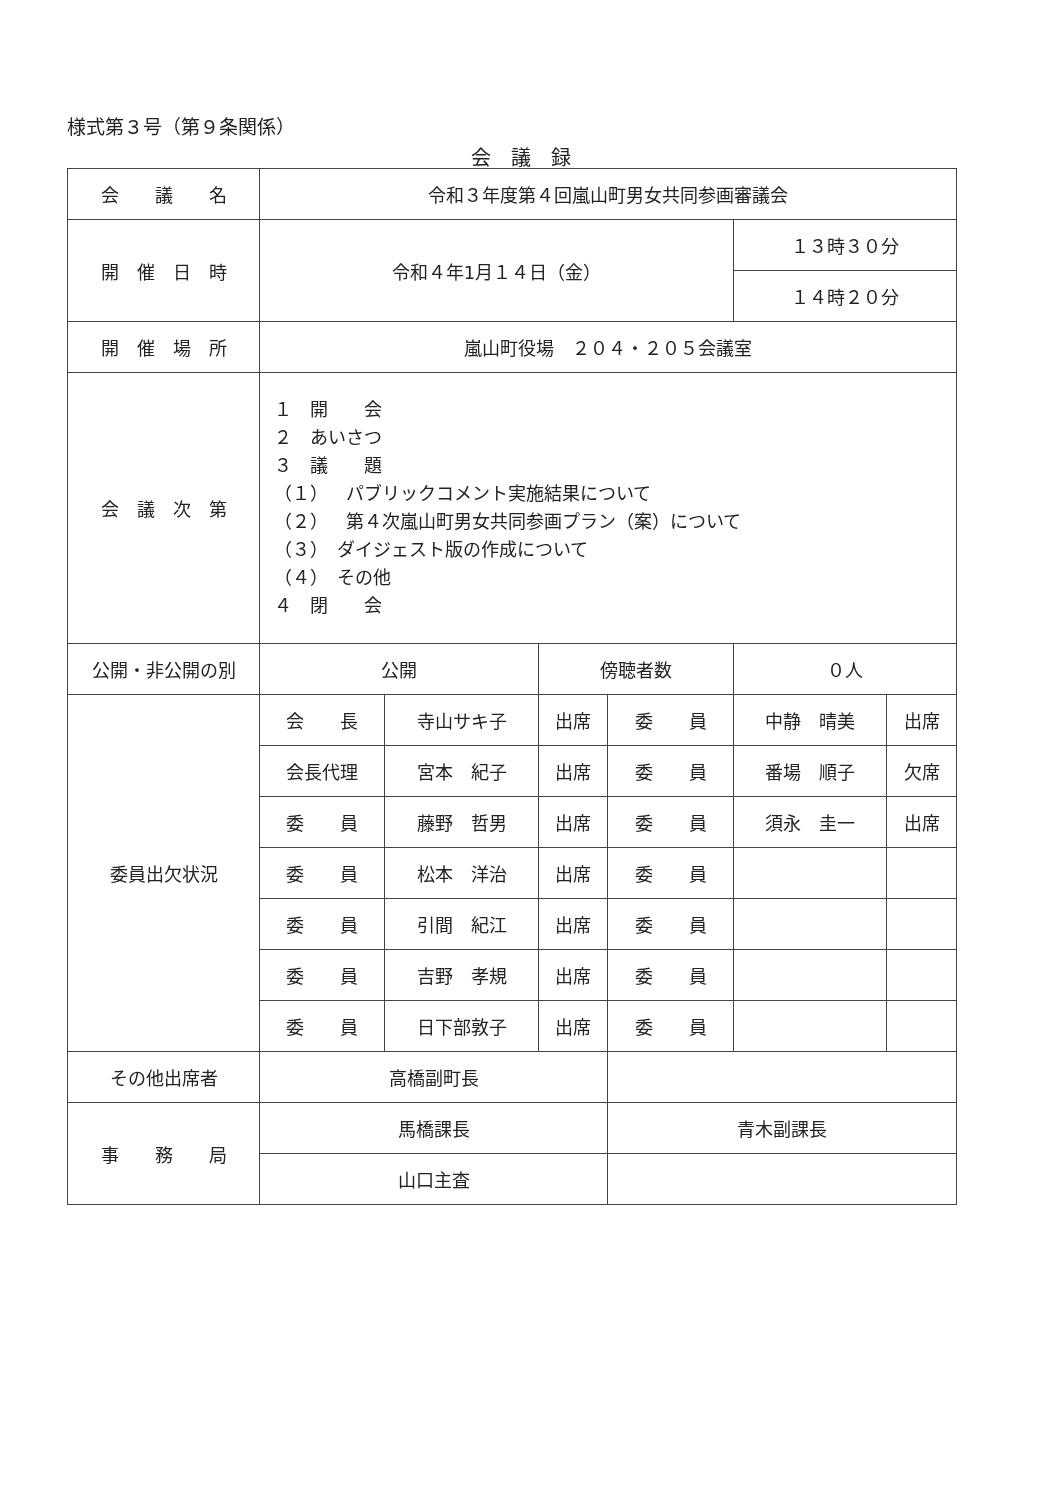様式第３号（第９条関係）
会議録
| 会 議 名 | 令和３年度第４回嵐山町男女共同参画審議会 | | | | | |
| 開 催 日 時 | 令和４年1月１４日（金） | | | | １３時３０分 | |
| | | | | | １４時２０分 | |
| 開 催 場 所 | 嵐山町役場 ２０４・２０５会議室 | | | | | |
| 会 議 次 第 | １ 開 会 ２ あいさつ ３ 議 題 （１） パブリックコメント実施結果について （２） 第４次嵐山町男女共同参画プラン（案）について （３） ダイジェスト版の作成について （４） その他 ４ 閉 会 | | | | | |
| 公開・非公開の別 | 公開 | | 傍聴者数 | | ０人 | |
| 委員出欠状況 | 会 長 | 寺山サキ子 | 出席 | 委 員 | 中静 晴美 | 出席 |
| | 会長代理 | 宮本 紀子 | 出席 | 委 員 | 番場 順子 | 欠席 |
| | 委 員 | 藤野 哲男 | 出席 | 委 員 | 須永 圭一 | 出席 |
| | 委 員 | 松本 洋治 | 出席 | 委 員 | | |
| | 委 員 | 引間 紀江 | 出席 | 委 員 | | |
| | 委 員 | 吉野 孝規 | 出席 | 委 員 | | |
| | 委 員 | 日下部敦子 | 出席 | 委 員 | | |
| その他出席者 | 高橋副町長 | | | | | |
| 事 務 局 | 馬橋課長 | | | 青木副課長 | | |
| | 山口主査 | | | | | |